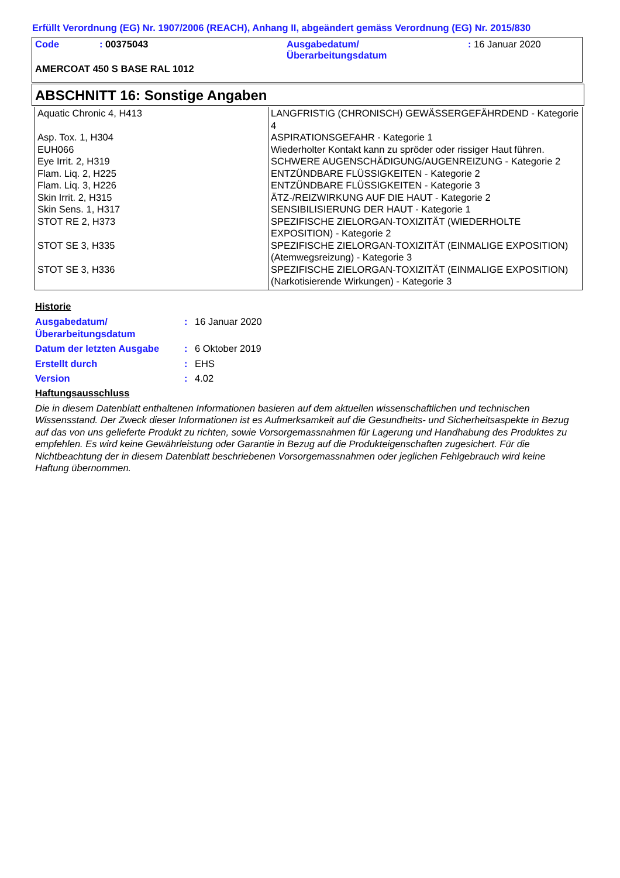Erfüllt Verordnung (EG) Nr. 1907/2006 (REACH), Anhang II, abgeändert gemäss Verordnung (EG) Nr. 2015/830
| Code | : 00375043 | Ausgabedatum/ Überarbeitungsdatum | : 16 Januar 2020 |
| AMERCOAT 450 S BASE RAL 1012 | | | |
ABSCHNITT 16: Sonstige Angaben
| Aquatic Chronic 4, H413 | LANGFRISTIG (CHRONISCH) GEWÄSSERGEFÄHRDEND - Kategorie 4 |
| Asp. Tox. 1, H304 | ASPIRATIONSGEFAHR - Kategorie 1 |
| EUH066 | Wiederholter Kontakt kann zu spröder oder rissiger Haut führen. |
| Eye Irrit. 2, H319 | SCHWERE AUGENSCHÄDIGUNG/AUGENREIZUNG - Kategorie 2 |
| Flam. Liq. 2, H225 | ENTZÜNDBARE FLÜSSIGKEITEN - Kategorie 2 |
| Flam. Liq. 3, H226 | ENTZÜNDBARE FLÜSSIGKEITEN - Kategorie 3 |
| Skin Irrit. 2, H315 | ÄTZ-/REIZWIRKUNG AUF DIE HAUT - Kategorie 2 |
| Skin Sens. 1, H317 | SENSIBILISIERUNG DER HAUT - Kategorie 1 |
| STOT RE 2, H373 | SPEZIFISCHE ZIELORGAN-TOXIZITÄT (WIEDERHOLTE EXPOSITION) - Kategorie 2 |
| STOT SE 3, H335 | SPEZIFISCHE ZIELORGAN-TOXIZITÄT (EINMALIGE EXPOSITION) (Atemwegsreizung) - Kategorie 3 |
| STOT SE 3, H336 | SPEZIFISCHE ZIELORGAN-TOXIZITÄT (EINMALIGE EXPOSITION) (Narkotisierende Wirkungen) - Kategorie 3 |
Historie
| Ausgabedatum/ Überarbeitungsdatum | : | 16 Januar 2020 |
| Datum der letzten Ausgabe | : | 6 Oktober 2019 |
| Erstellt durch | : | EHS |
| Version | : | 4.02 |
Haftungsausschluss
Die in diesem Datenblatt enthaltenen Informationen basieren auf dem aktuellen wissenschaftlichen und technischen Wissensstand. Der Zweck dieser Informationen ist es Aufmerksamkeit auf die Gesundheits- und Sicherheitsaspekte in Bezug auf das von uns gelieferte Produkt zu richten, sowie Vorsorgemassnahmen für Lagerung und Handhabung des Produktes zu empfehlen. Es wird keine Gewährleistung oder Garantie in Bezug auf die Produkteigenschaften zugesichert. Für die Nichtbeachtung der in diesem Datenblatt beschriebenen Vorsorgemassnahmen oder jeglichen Fehlgebrauch wird keine Haftung übernommen.